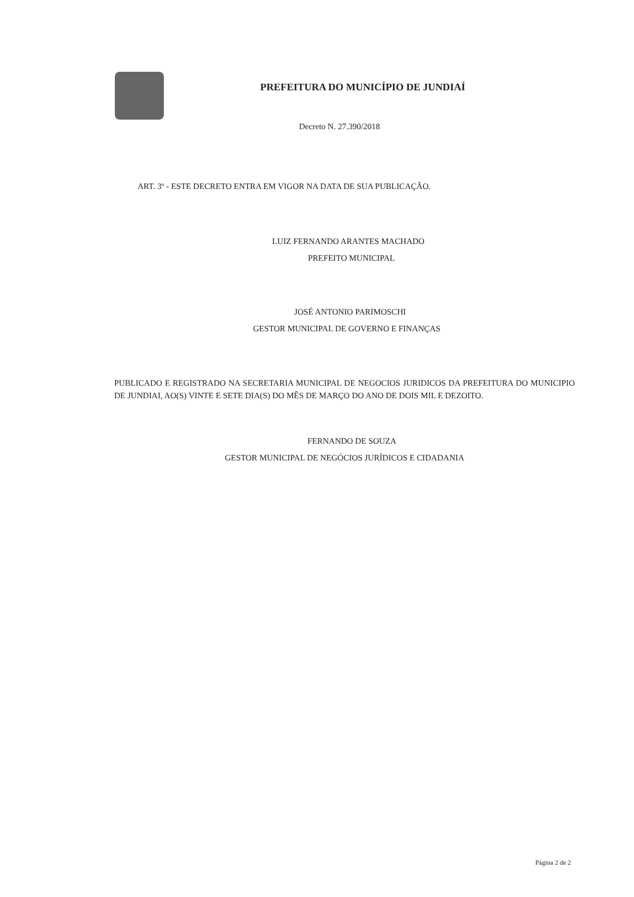PREFEITURA DO MUNICÍPIO DE JUNDIAÍ
Decreto N. 27.390/2018
ART. 3º - ESTE DECRETO ENTRA EM VIGOR NA DATA DE SUA PUBLICAÇÃO.
LUIZ FERNANDO ARANTES MACHADO
PREFEITO MUNICIPAL
JOSÉ ANTONIO PARIMOSCHI
GESTOR MUNICIPAL DE GOVERNO E FINANÇAS
PUBLICADO E REGISTRADO NA SECRETARIA MUNICIPAL DE NEGOCIOS JURIDICOS DA PREFEITURA DO MUNICIPIO DE JUNDIAI, AO(S) VINTE E SETE DIA(S) DO MÊS DE MARÇO DO ANO DE DOIS MIL E DEZOITO.
FERNANDO DE SOUZA
GESTOR MUNICIPAL DE NEGÓCIOS JURÍDICOS E CIDADANIA
Página 2 de 2